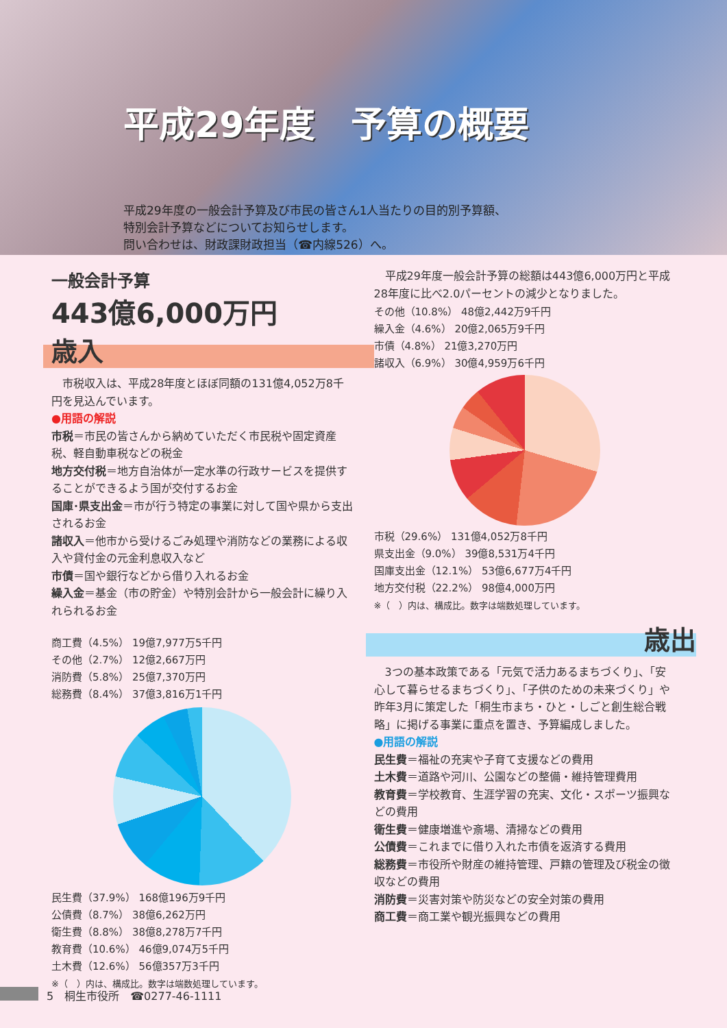平成29年度　予算の概要
平成29年度の一般会計予算及び市民の皆さん1人当たりの目的別予算額、
特別会計予算などについてお知らせします。
問い合わせは、財政課財政担当（☎内線526）へ。
一般会計予算
443億6,000万円
歳入
　市税収入は、平成28年度とほぼ同額の131億4,052万8千円を見込んでいます。
●用語の解説
市税＝市民の皆さんから納めていただく市民税や固定資産税、軽自動車税などの税金
地方交付税＝地方自治体が一定水準の行政サービスを提供することができるよう国が交付するお金
国庫･県支出金＝市が行う特定の事業に対して国や県から支出されるお金
諸収入＝他市から受けるごみ処理や消防などの業務による収入や貸付金の元金利息収入など
市債＝国や銀行などから借り入れるお金
繰入金＝基金（市の貯金）や特別会計から一般会計に繰り入れられるお金
　平成29年度一般会計予算の総額は443億6,000万円と平成28年度に比べ2.0パーセントの減少となりました。
その他（10.8%） 48億2,442万9千円
繰入金（4.6%） 20億2,065万9千円
市債（4.8%） 21億3,270万円
諸収入（6.9%） 30億4,959万6千円
市税（29.6%） 131億4,052万8千円
県支出金（9.0%） 39億8,531万4千円
国庫支出金（12.1%） 53億6,677万4千円
地方交付税（22.2%） 98億4,000万円
※（　）内は、構成比。数字は端数処理しています。
商工費（4.5%） 19億7,977万5千円
その他（2.7%） 12億2,667万円
消防費（5.8%） 25億7,370万円
総務費（8.4%） 37億3,816万1千円
民生費（37.9%） 168億196万9千円
公債費（8.7%） 38億6,262万円
衛生費（8.8%） 38億8,278万7千円
教育費（10.6%） 46億9,074万5千円
土木費（12.6%） 56億357万3千円
※（　）内は、構成比。数字は端数処理しています。
歳出
　3つの基本政策である「元気で活力あるまちづくり」、「安心して暮らせるまちづくり」、「子供のための未来づくり」や昨年3月に策定した「桐生市まち・ひと・しごと創生総合戦略」に掲げる事業に重点を置き、予算編成しました。
●用語の解説
民生費＝福祉の充実や子育て支援などの費用
土木費＝道路や河川、公園などの整備・維持管理費用
教育費＝学校教育、生涯学習の充実、文化・スポーツ振興などの費用
衛生費＝健康増進や斎場、清掃などの費用
公債費＝これまでに借り入れた市債を返済する費用
総務費＝市役所や財産の維持管理、戸籍の管理及び税金の徴収などの費用
消防費＝災害対策や防災などの安全対策の費用
商工費＝商工業や観光振興などの費用
5　桐生市役所　☎0277-46-1111